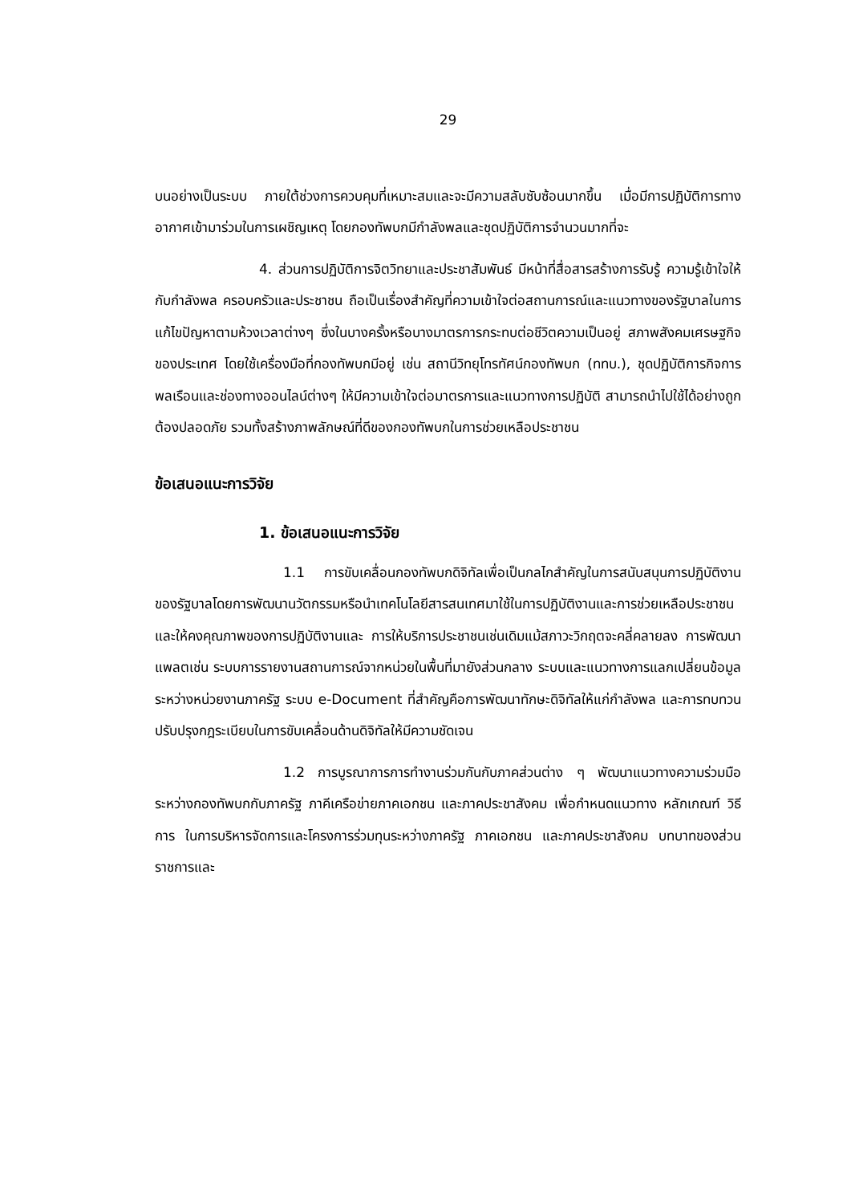29
บนอย่างเป็นระบบ ภายใต้ช่วงการควบคุมที่เหมาะสมและจะมีความสลับซับซ้อนมากขึ้น เมื่อมีการปฏิบัติการทางอากาศเข้ามาร่วมในการเผชิญเหตุ โดยกองทัพบกมีกำลังพลและชุดปฏิบัติการจำนวนมากที่จะ
4. ส่วนการปฏิบัติการจิตวิทยาและประชาสัมพันธ์ มีหน้าที่สื่อสารสร้างการรับรู้ ความรู้เข้าใจให้กับกำลังพล ครอบครัวและประชาชน ถือเป็นเรื่องสำคัญที่ความเข้าใจต่อสถานการณ์และแนวทางของรัฐบาลในการแก้ไขปัญหาตามห้วงเวลาต่างๆ ซึ่งในบางครั้งหรือบางมาตรการกระทบต่อชีวิตความเป็นอยู่ สภาพสังคมเศรษฐกิจของประเทศ โดยใช้เครื่องมือที่กองทัพบกมีอยู่ เช่น สถานีวิทยุโทรทัศน์กองทัพบก (ททบ.), ชุดปฏิบัติการกิจการพลเรือนและช่องทางออนไลน์ต่างๆ ให้มีความเข้าใจต่อมาตรการและแนวทางการปฏิบัติ สามารถนำไปใช้ได้อย่างถูกต้องปลอดภัย รวมทั้งสร้างภาพลักษณ์ที่ดีของกองทัพบกในการช่วยเหลือประชาชน
ข้อเสนอแนะการวิจัย
1. ข้อเสนอแนะการวิจัย
1.1 การขับเคลื่อนกองทัพบกดิจิทัลเพื่อเป็นกลไกสำคัญในการสนับสนุนการปฏิบัติงานของรัฐบาลโดยการพัฒนานวัตกรรมหรือนำเทคโนโลยีสารสนเทศมาใช้ในการปฏิบัติงานและการช่วยเหลือประชาชน และให้คงคุณภาพของการปฏิบัติงานและ การให้บริการประชาชนเช่นเดิมแม้สภาวะวิกฤตจะคลี่คลายลง การพัฒนาแพลตเช่น ระบบการรายงานสถานการณ์จากหน่วยในพื้นที่มายังส่วนกลาง ระบบและแนวทางการแลกเปลี่ยนข้อมูลระหว่างหน่วยงานภาครัฐ ระบบ e-Document ที่สำคัญคือการพัฒนาทักษะดิจิทัลให้แก่กำลังพล และการทบทวน ปรับปรุงกฎระเบียบในการขับเคลื่อนด้านดิจิทัลให้มีความชัดเจน
1.2 การบูรณาการการทำงานร่วมกันกับภาคส่วนต่าง ๆ พัฒนาแนวทางความร่วมมือระหว่างกองทัพบกกับภาครัฐ ภาคีเครือข่ายภาคเอกชน และภาคประชาสังคม เพื่อกำหนดแนวทาง หลักเกณฑ์ วิธีการ ในการบริหารจัดการและโครงการร่วมทุนระหว่างภาครัฐ ภาคเอกชน และภาคประชาสังคม บทบาทของส่วนราชการและ